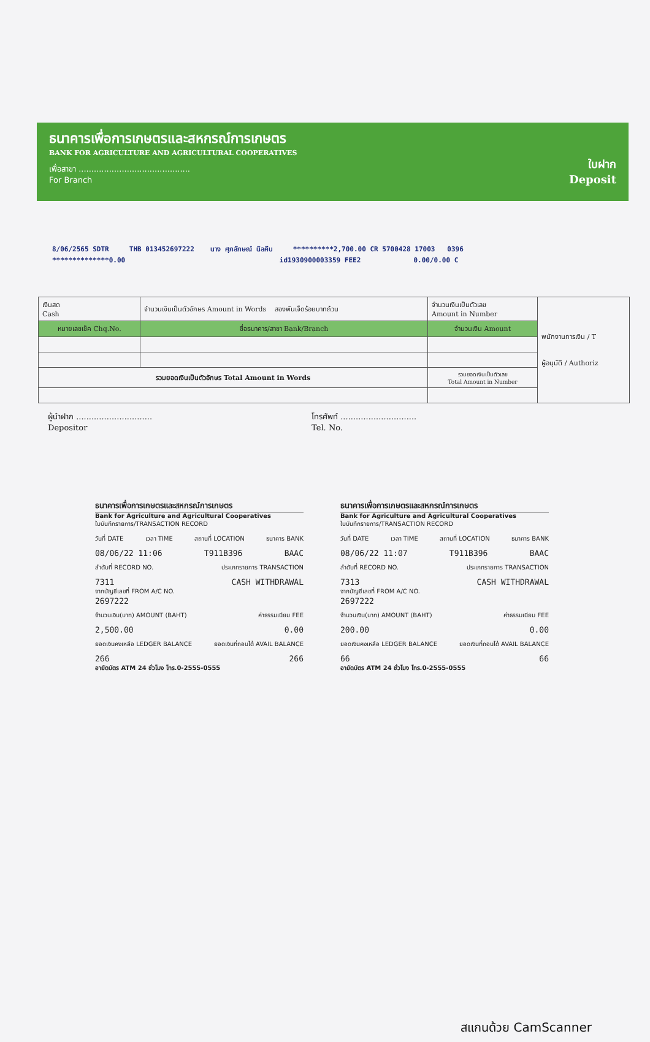ธนาคารเพื่อการเกษตรและสหกรณ์การเกษตร
BANK FOR AGRICULTURE AND AGRICULTURAL COOPERATIVES
เพื่อสาขา ............................................
For Branch
ใบฝาก
Deposit
8/06/2565 SDTR THB 013452697222 นาง ศุภลักษณ์ นิลคีบ **********2,700.00 CR 5700428 17003 0396
**************0.00 id1930900003359 FEE2 0.00/0.00 C
| เงินสด Cash | จำนวนเงินเป็นตัวอักษร Amount in Words สองพันเจ็ดร้อยบาทถ้วน | จำนวนเงินเป็นตัวเลข Amount in Number | พนักงานการเงิน / T ผู้อนุมัติ / Authoriz |
| หมายเลขเช็ค Chq.No. | ชื่อธนาคาร/สาขา Bank/Branch | จำนวนเงิน Amount | |
| รวมยอดเงินเป็นตัวอักษร Total Amount in Words | | รวมยอดเงินเป็นตัวเลข Total Amount in Number | |
ผู้นำฝาก ..............................
Depositor
โทรศัพท์ ..............................
Tel. No.
ธนาคารเพื่อการเกษตรและสหกรณ์การเกษตร
Bank for Agriculture and Agricultural Cooperatives
ใบบันทึกรายการ/TRANSACTION RECORD
วันที่ DATE เวลา TIME สถานที่ LOCATION ธนาคาร BANK
08/06/22 11:06 T911B396 BAAC
ลำดับที่ RECORD NO. ประเภทรายการ TRANSACTION
7311 CASH WITHDRAWAL
จากบัญชีเลขที่ FROM A/C NO.
2697222
จำนวนเงิน(บาท) AMOUNT (BAHT) ค่าธรรมเนียม FEE
2,500.00 0.00
ยอดเงินคงเหลือ LEDGER BALANCE ยอดเงินที่ถอนได้ AVAIL BALANCE
266 266
อายัดบัตร ATM 24 ชั่วโมง โทร.0-2555-0555
ธนาคารเพื่อการเกษตรและสหกรณ์การเกษตร
Bank for Agriculture and Agricultural Cooperatives
ใบบันทึกรายการ/TRANSACTION RECORD
วันที่ DATE เวลา TIME สถานที่ LOCATION ธนาคาร BANK
08/06/22 11:07 T911B396 BAAC
ลำดับที่ RECORD NO. ประเภทรายการ TRANSACTION
7313 CASH WITHDRAWAL
จากบัญชีเลขที่ FROM A/C NO.
2697222
จำนวนเงิน(บาท) AMOUNT (BAHT) ค่าธรรมเนียม FEE
200.00 0.00
ยอดเงินคงเหลือ LEDGER BALANCE ยอดเงินที่ถอนได้ AVAIL BALANCE
66 66
อายัดบัตร ATM 24 ชั่วโมง โทร.0-2555-0555
สแกนด้วย CamScanner